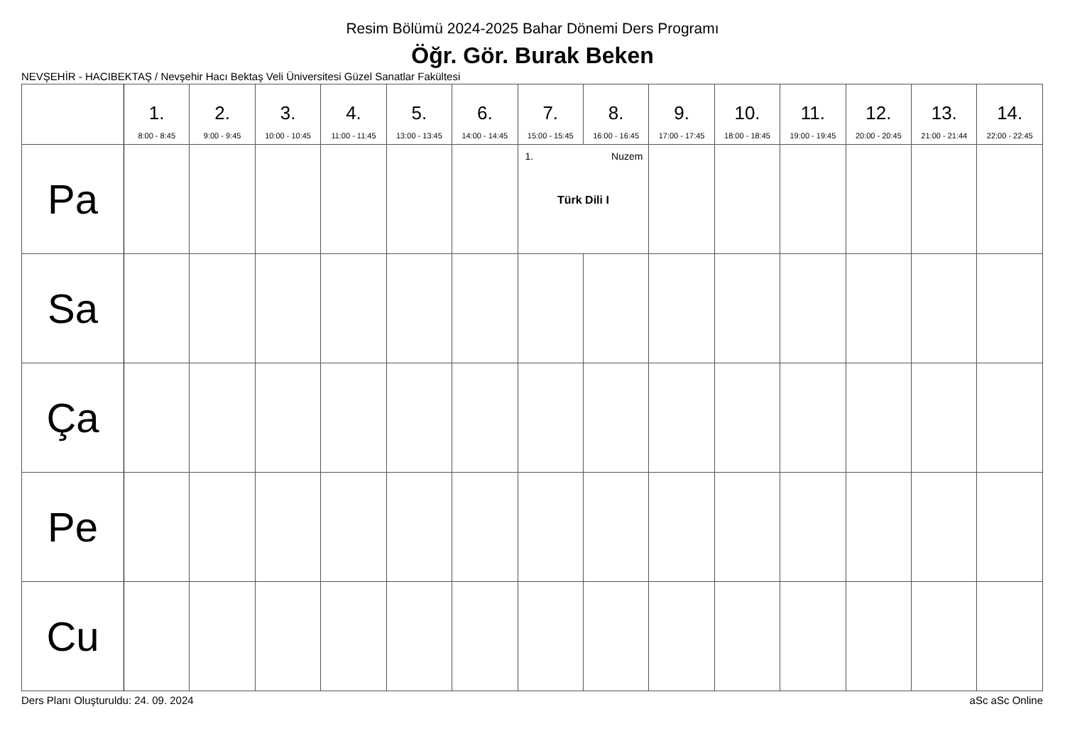Resim Bölümü 2024-2025 Bahar Dönemi Ders Programı
Öğr. Gör. Burak Beken
NEVŞEHİR - HACIBEKTAŞ / Nevşehir Hacı Bektaş Veli Üniversitesi Güzel Sanatlar Fakültesi
| | 1. 8:00 - 8:45 | 2. 9:00 - 9:45 | 3. 10:00 - 10:45 | 4. 11:00 - 11:45 | 5. 13:00 - 13:45 | 6. 14:00 - 14:45 | 7. 15:00 - 15:45 | 8. 16:00 - 16:45 | 9. 17:00 - 17:45 | 10. 18:00 - 18:45 | 11. 19:00 - 19:45 | 12. 20:00 - 20:45 | 13. 21:00 - 21:44 | 14. 22:00 - 22:45 |
| --- | --- | --- | --- | --- | --- | --- | --- | --- | --- | --- | --- | --- | --- | --- |
| Pa | | | | | | | 1. Nuzem Türk Dili I | | | | | | | |
| Sa | | | | | | | | | | | | | | |
| Ça | | | | | | | | | | | | | | |
| Pe | | | | | | | | | | | | | | |
| Cu | | | | | | | | | | | | | | |
Ders Planı Oluşturuldu: 24. 09. 2024 aSc aSc Online